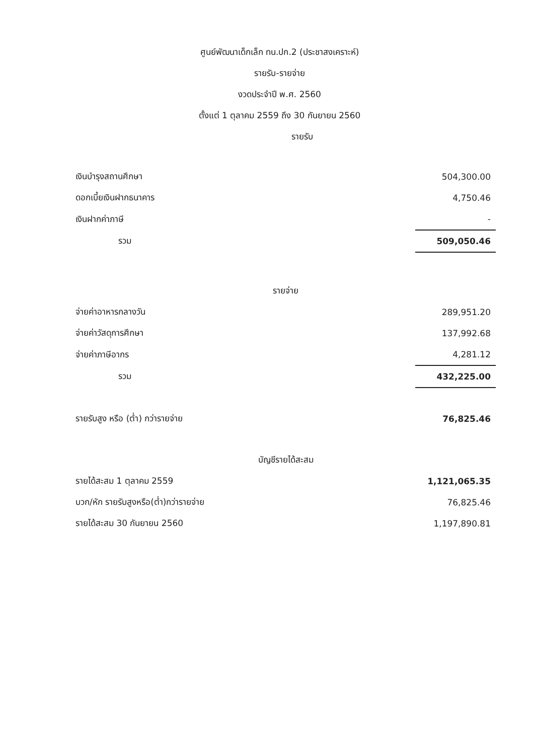ศูนย์พัฒนาเด็กเล็ก ทน.ปก.2 (ประชาสงเคราะห์)
รายรับ-รายจ่าย
งวดประจำปี พ.ศ. 2560
ตั้งแต่ 1 ตุลาคม 2559 ถึง 30 กันยายน 2560
รายรับ
| เงินบำรุงสถานศึกษา | 504,300.00 |
| ดอกเบี้ยเงินฝากธนาคาร | 4,750.46 |
| เงินฝากค่าภาษี | - |
| รวม | 509,050.46 |
| รายจ่าย | |
| จ่ายค่าอาหารกลางวัน | 289,951.20 |
| จ่ายค่าวัสดุการศึกษา | 137,992.68 |
| จ่ายค่าภาษีอากร | 4,281.12 |
| รวม | 432,225.00 |
| รายรับสูง หรือ (ต่ำ) กว่ารายจ่าย | 76,825.46 |
| บัญชีรายได้สะสม | |
| รายได้สะสม 1 ตุลาคม 2559 | 1,121,065.35 |
| บวก/หัก รายรับสูงหรือ(ต่ำ)กว่ารายจ่าย | 76,825.46 |
| รายได้สะสม 30 กันยายน 2560 | 1,197,890.81 |